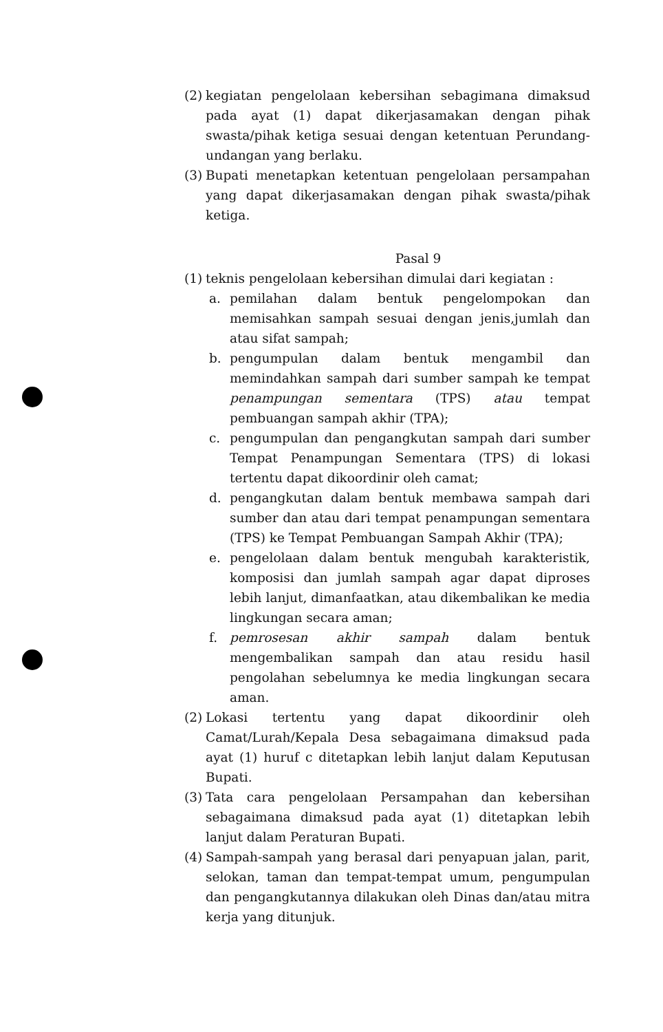(2) kegiatan pengelolaan kebersihan sebagimana dimaksud pada ayat (1) dapat dikerjasamakan dengan pihak swasta/pihak ketiga sesuai dengan ketentuan Perundang-undangan yang berlaku.
(3) Bupati menetapkan ketentuan pengelolaan persampahan yang dapat dikerjasamakan dengan pihak swasta/pihak ketiga.
Pasal 9
(1) teknis pengelolaan kebersihan dimulai dari kegiatan :
a. pemilahan dalam bentuk pengelompokan dan memisahkan sampah sesuai dengan jenis,jumlah dan atau sifat sampah;
b. pengumpulan dalam bentuk mengambil dan memindahkan sampah dari sumber sampah ke tempat penampungan sementara (TPS) atau tempat pembuangan sampah akhir (TPA);
c. pengumpulan dan pengangkutan sampah dari sumber Tempat Penampungan Sementara (TPS) di lokasi tertentu dapat dikoordinir oleh camat;
d. pengangkutan dalam bentuk membawa sampah dari sumber dan atau dari tempat penampungan sementara (TPS) ke Tempat Pembuangan Sampah Akhir (TPA);
e. pengelolaan dalam bentuk mengubah karakteristik, komposisi dan jumlah sampah agar dapat diproses lebih lanjut, dimanfaatkan, atau dikembalikan ke media lingkungan secara aman;
f. pemrosesan akhir sampah dalam bentuk mengembalikan sampah dan atau residu hasil pengolahan sebelumnya ke media lingkungan secara aman.
(2) Lokasi tertentu yang dapat dikoordinir oleh Camat/Lurah/Kepala Desa sebagaimana dimaksud pada ayat (1) huruf c ditetapkan lebih lanjut dalam Keputusan Bupati.
(3) Tata cara pengelolaan Persampahan dan kebersihan sebagaimana dimaksud pada ayat (1) ditetapkan lebih lanjut dalam Peraturan Bupati.
(4) Sampah-sampah yang berasal dari penyapuan jalan, parit, selokan, taman dan tempat-tempat umum, pengumpulan dan pengangkutannya dilakukan oleh Dinas dan/atau mitra kerja yang ditunjuk.